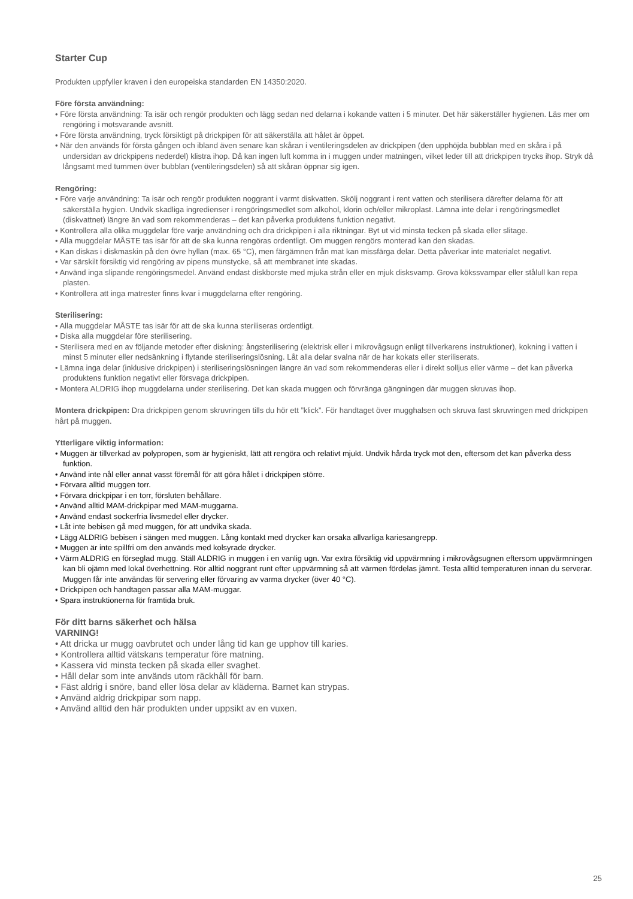Starter Cup
Produkten uppfyller kraven i den europeiska standarden EN 14350:2020.
Före första användning:
• Före första användning: Ta isär och rengör produkten och lägg sedan ned delarna i kokande vatten i 5 minuter. Det här säkerställer hygienen. Läs mer om rengöring i motsvarande avsnitt.
• Före första användning, tryck försiktigt på drickpipen för att säkerställa att hålet är öppet.
• När den används för första gången och ibland även senare kan skåran i ventileringsdelen av drickpipen (den upphöjda bubblan med en skåra i på undersidan av drickpipens nederdel) klistra ihop. Då kan ingen luft komma in i muggen under matningen, vilket leder till att drickpipen trycks ihop. Stryk då långsamt med tummen över bubblan (ventileringsdelen) så att skåran öppnar sig igen.
Rengöring:
• Före varje användning: Ta isär och rengör produkten noggrant i varmt diskvatten. Skölj noggrant i rent vatten och sterilisera därefter delarna för att säkerställa hygien. Undvik skadliga ingredienser i rengöringsmedlet som alkohol, klorin och/eller mikroplast. Lämna inte delar i rengöringsmedlet (diskvattnet) längre än vad som rekommenderas – det kan påverka produktens funktion negativt.
• Kontrollera alla olika muggdelar före varje användning och dra drickpipen i alla riktningar. Byt ut vid minsta tecken på skada eller slitage.
• Alla muggdelar MÅSTE tas isär för att de ska kunna rengöras ordentligt. Om muggen rengörs monterad kan den skadas.
• Kan diskas i diskmaskin på den övre hyllan (max. 65 °C), men färgämnen från mat kan missfärga delar. Detta påverkar inte materialet negativt.
• Var särskilt försiktig vid rengöring av pipens munstycke, så att membranet inte skadas.
• Använd inga slipande rengöringsmedel. Använd endast diskborste med mjuka strån eller en mjuk disksvamp. Grova kökssvampar eller stålull kan repa plasten.
• Kontrollera att inga matrester finns kvar i muggdelarna efter rengöring.
Sterilisering:
• Alla muggdelar MÅSTE tas isär för att de ska kunna steriliseras ordentligt.
• Diska alla muggdelar före sterilisering.
• Sterilisera med en av följande metoder efter diskning: ångsterilisering (elektrisk eller i mikrovågsugn enligt tillverkarens instruktioner), kokning i vatten i minst 5 minuter eller nedsänkning i flytande steriliseringslösning. Låt alla delar svalna när de har kokats eller steriliserats.
• Lämna inga delar (inklusive drickpipen) i steriliseringslösningen längre än vad som rekommenderas eller i direkt solljus eller värme – det kan påverka produktens funktion negativt eller försvaga drickpipen.
• Montera ALDRIG ihop muggdelarna under sterilisering. Det kan skada muggen och förvränga gängningen där muggen skruvas ihop.
Montera drickpipen: Dra drickpipen genom skruvringen tills du hör ett ”klick”. För handtaget över mugghalsen och skruva fast skruvringen med drickpipen hårt på muggen.
Ytterligare viktig information:
• Muggen är tillverkad av polypropen, som är hygieniskt, lätt att rengöra och relativt mjukt. Undvik hårda tryck mot den, eftersom det kan påverka dess funktion.
• Använd inte nål eller annat vasst föremål för att göra hålet i drickpipen större.
• Förvara alltid muggen torr.
• Förvara drickpipar i en torr, försluten behållare.
• Använd alltid MAM-drickpipar med MAM-muggarna.
• Använd endast sockerfria livsmedel eller drycker.
• Låt inte bebisen gå med muggen, för att undvika skada.
• Lägg ALDRIG bebisen i sängen med muggen. Lång kontakt med drycker kan orsaka allvarliga kariesangrepp.
• Muggen är inte spillfri om den används med kolsyrade drycker.
• Värm ALDRIG en förseglad mugg. Ställ ALDRIG in muggen i en vanlig ugn. Var extra försiktig vid uppvärmning i mikrovågsugnen eftersom uppvärmningen kan bli ojämn med lokal överhettning. Rör alltid noggrant runt efter uppvärmning så att värmen fördelas jämnt. Testa alltid temperaturen innan du serverar. Muggen får inte användas för servering eller förvaring av varma drycker (över 40 °C).
• Drickpipen och handtagen passar alla MAM-muggar.
• Spara instruktionerna för framtida bruk.
För ditt barns säkerhet och hälsa
VARNING!
• Att dricka ur mugg oavbrutet och under lång tid kan ge upphov till karies.
• Kontrollera alltid vätskans temperatur före matning.
• Kassera vid minsta tecken på skada eller svaghet.
• Håll delar som inte används utom räckhåll för barn.
• Fäst aldrig i snöre, band eller lösa delar av kläderna. Barnet kan strypas.
• Använd aldrig drickpipar som napp.
• Använd alltid den här produkten under uppsikt av en vuxen.
25